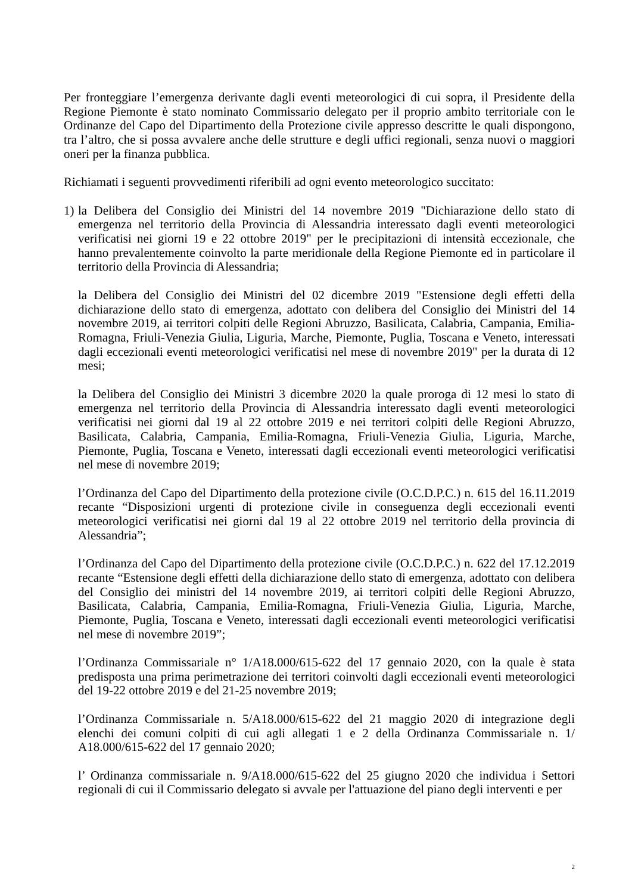Per fronteggiare l’emergenza derivante dagli eventi meteorologici di cui sopra, il Presidente della Regione Piemonte è stato nominato Commissario delegato per il proprio ambito territoriale con le Ordinanze del Capo del Dipartimento della Protezione civile appresso descritte le quali dispongono, tra l’altro, che si possa avvalere anche delle strutture e degli uffici regionali, senza nuovi o maggiori oneri per la finanza pubblica.
Richiamati i seguenti provvedimenti riferibili ad ogni evento meteorologico succitato:
1)
la Delibera del Consiglio dei Ministri del 14 novembre 2019 "Dichiarazione dello stato di emergenza nel territorio della Provincia di Alessandria interessato dagli eventi meteorologici verificatisi nei giorni 19 e 22 ottobre 2019" per le precipitazioni di intensità eccezionale, che hanno prevalentemente coinvolto la parte meridionale della Regione Piemonte ed in particolare il territorio della Provincia di Alessandria;
la Delibera del Consiglio dei Ministri del 02 dicembre 2019 "Estensione degli effetti della dichiarazione dello stato di emergenza, adottato con delibera del Consiglio dei Ministri del 14 novembre 2019, ai territori colpiti delle Regioni Abruzzo, Basilicata, Calabria, Campania, Emilia-Romagna, Friuli-Venezia Giulia, Liguria, Marche, Piemonte, Puglia, Toscana e Veneto, interessati dagli eccezionali eventi meteorologici verificatisi nel mese di novembre 2019" per la durata di 12 mesi;
la Delibera del Consiglio dei Ministri 3 dicembre 2020 la quale proroga di 12 mesi lo stato di emergenza nel territorio della Provincia di Alessandria interessato dagli eventi meteorologici verificatisi nei giorni dal 19 al 22 ottobre 2019 e nei territori colpiti delle Regioni Abruzzo, Basilicata, Calabria, Campania, Emilia-Romagna, Friuli-Venezia Giulia, Liguria, Marche, Piemonte, Puglia, Toscana e Veneto, interessati dagli eccezionali eventi meteorologici verificatisi nel mese di novembre 2019;
l’Ordinanza del Capo del Dipartimento della protezione civile (O.C.D.P.C.) n. 615 del 16.11.2019 recante “Disposizioni urgenti di protezione civile in conseguenza degli eccezionali eventi meteorologici verificatisi nei giorni dal 19 al 22 ottobre 2019 nel territorio della provincia di Alessandria”;
l’Ordinanza del Capo del Dipartimento della protezione civile (O.C.D.P.C.) n. 622 del 17.12.2019 recante “Estensione degli effetti della dichiarazione dello stato di emergenza, adottato con delibera del Consiglio dei ministri del 14 novembre 2019, ai territori colpiti delle Regioni Abruzzo, Basilicata, Calabria, Campania, Emilia-Romagna, Friuli-Venezia Giulia, Liguria, Marche, Piemonte, Puglia, Toscana e Veneto, interessati dagli eccezionali eventi meteorologici verificatisi nel mese di novembre 2019”;
l’Ordinanza Commissariale n° 1/A18.000/615-622 del 17 gennaio 2020, con la quale è stata predisposta una prima perimetrazione dei territori coinvolti dagli eccezionali eventi meteorologici del 19-22 ottobre 2019 e del 21-25 novembre 2019;
l’Ordinanza Commissariale n. 5/A18.000/615-622 del 21 maggio 2020 di integrazione degli elenchi dei comuni colpiti di cui agli allegati 1 e 2 della Ordinanza Commissariale n. 1/ A18.000/615-622 del 17 gennaio 2020;
l’ Ordinanza commissariale n. 9/A18.000/615-622 del 25 giugno 2020 che individua i Settori regionali di cui il Commissario delegato si avvale per l'attuazione del piano degli interventi e per
2